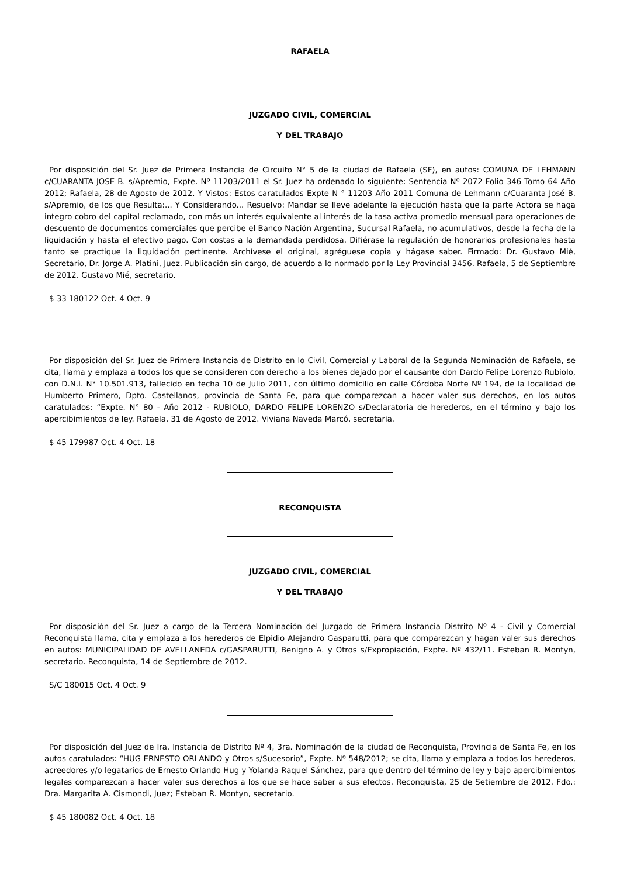RAFAELA
JUZGADO CIVIL, COMERCIAL
Y DEL TRABAJO
Por disposición del Sr. Juez de Primera Instancia de Circuito N° 5 de la ciudad de Rafaela (SF), en autos: COMUNA DE LEHMANN c/CUARANTA JOSE B. s/Apremio, Expte. Nº 11203/2011 el Sr. Juez ha ordenado lo siguiente: Sentencia Nº 2072 Folio 346 Tomo 64 Año 2012; Rafaela, 28 de Agosto de 2012. Y Vistos: Estos caratulados Expte N ° 11203 Año 2011 Comuna de Lehmann c/Cuaranta José B. s/Apremio, de los que Resulta:... Y Considerando... Resuelvo: Mandar se lleve adelante la ejecución hasta que la parte Actora se haga integro cobro del capital reclamado, con más un interés equivalente al interés de la tasa activa promedio mensual para operaciones de descuento de documentos comerciales que percibe el Banco Nación Argentina, Sucursal Rafaela, no acumulativos, desde la fecha de la liquidación y hasta el efectivo pago. Con costas a la demandada perdidosa. Difiérase la regulación de honorarios profesionales hasta tanto se practique la liquidación pertinente. Archívese el original, agréguese copia y hágase saber. Firmado: Dr. Gustavo Mié, Secretario, Dr. Jorge A. Platini, Juez. Publicación sin cargo, de acuerdo a lo normado por la Ley Provincial 3456. Rafaela, 5 de Septiembre de 2012. Gustavo Mié, secretario.
$ 33 180122 Oct. 4 Oct. 9
Por disposición del Sr. Juez de Primera Instancia de Distrito en lo Civil, Comercial y Laboral de la Segunda Nominación de Rafaela, se cita, llama y emplaza a todos los que se consideren con derecho a los bienes dejado por el causante don Dardo Felipe Lorenzo Rubiolo, con D.N.I. N° 10.501.913, fallecido en fecha 10 de Julio 2011, con último domicilio en calle Córdoba Norte Nº 194, de la localidad de Humberto Primero, Dpto. Castellanos, provincia de Santa Fe, para que comparezcan a hacer valer sus derechos, en los autos caratulados: “Expte. N° 80 - Año 2012 - RUBIOLO, DARDO FELIPE LORENZO s/Declaratoria de herederos, en el término y bajo los apercibimientos de ley. Rafaela, 31 de Agosto de 2012. Viviana Naveda Marcó, secretaria.
$ 45 179987 Oct. 4 Oct. 18
RECONQUISTA
JUZGADO CIVIL, COMERCIAL
Y DEL TRABAJO
Por disposición del Sr. Juez a cargo de la Tercera Nominación del Juzgado de Primera Instancia Distrito Nº 4 - Civil y Comercial Reconquista llama, cita y emplaza a los herederos de Elpidio Alejandro Gasparutti, para que comparezcan y hagan valer sus derechos en autos: MUNICIPALIDAD DE AVELLANEDA c/GASPARUTTI, Benigno A. y Otros s/Expropiación, Expte. Nº 432/11. Esteban R. Montyn, secretario. Reconquista, 14 de Septiembre de 2012.
S/C 180015 Oct. 4 Oct. 9
Por disposición del Juez de Ira. Instancia de Distrito Nº 4, 3ra. Nominación de la ciudad de Reconquista, Provincia de Santa Fe, en los autos caratulados: “HUG ERNESTO ORLANDO y Otros s/Sucesorio”, Expte. Nº 548/2012; se cita, llama y emplaza a todos los herederos, acreedores y/o legatarios de Ernesto Orlando Hug y Yolanda Raquel Sánchez, para que dentro del término de ley y bajo apercibimientos legales comparezcan a hacer valer sus derechos a los que se hace saber a sus efectos. Reconquista, 25 de Setiembre de 2012. Fdo.: Dra. Margarita A. Cismondi, Juez; Esteban R. Montyn, secretario.
$ 45 180082 Oct. 4 Oct. 18